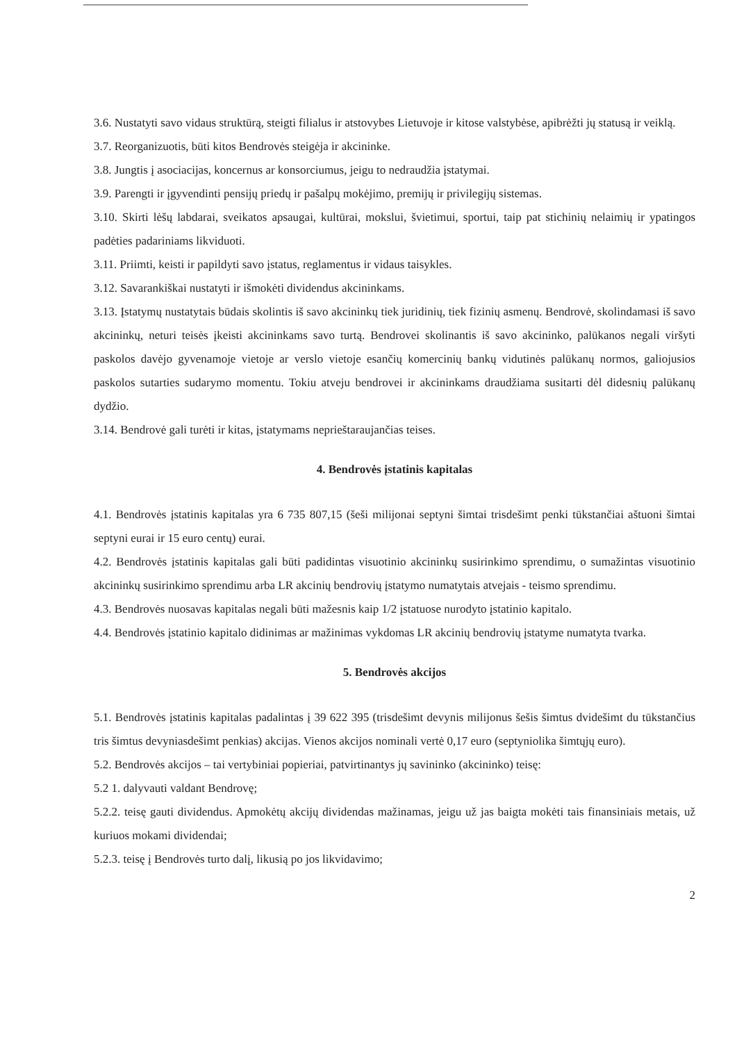3.6. Nustatyti savo vidaus struktūrą, steigti filialus ir atstovybes Lietuvoje ir kitose valstybėse, apibrėžti jų statusą ir veiklą.
3.7. Reorganizuotis, būti kitos Bendrovės steigėja ir akcininke.
3.8. Jungtis į asociacijas, koncernus ar konsorciumus, jeigu to nedraudžia įstatymai.
3.9. Parengti ir įgyvendinti pensijų priedų ir pašalpų mokėjimo, premijų ir privilegijų sistemas.
3.10. Skirti lėšų labdarai, sveikatos apsaugai, kultūrai, mokslui, švietimui, sportui, taip pat stichinių nelaimių ir ypatingos padėties padariniams likviduoti.
3.11. Priimti, keisti ir papildyti savo įstatus, reglamentus ir vidaus taisykles.
3.12. Savarankiškai nustatyti ir išmokėti dividendus akcininkams.
3.13. Įstatymų nustatytais būdais skolintis iš savo akcininkų tiek juridinių, tiek fizinių asmenų. Bendrovė, skolindamasi iš savo akcininkų, neturi teisės įkeisti akcininkams savo turtą. Bendrovei skolinantis iš savo akcininko, palūkanos negali viršyti paskolos davėjo gyvenamoje vietoje ar verslo vietoje esančių komercinių bankų vidutinės palūkanų normos, galiojusios paskolos sutarties sudarymo momentu. Tokiu atveju bendrovei ir akcininkams draudžiama susitarti dėl didesnių palūkanų dydžio.
3.14. Bendrovė gali turėti ir kitas, įstatymams neprieštaraujančias teises.
4. Bendrovės įstatinis kapitalas
4.1. Bendrovės įstatinis kapitalas yra 6 735 807,15 (šeši milijonai septyni šimtai trisdešimt penki tūkstančiai aštuoni šimtai septyni eurai ir 15 euro centų) eurai.
4.2. Bendrovės įstatinis kapitalas gali būti padidintas visuotinio akcininkų susirinkimo sprendimu, o sumažintas visuotinio akcininkų susirinkimo sprendimu arba LR akcinių bendrovių įstatymo numatytais atvejais - teismo sprendimu.
4.3. Bendrovės nuosavas kapitalas negali būti mažesnis kaip 1/2 įstatuose nurodyto įstatinio kapitalo.
4.4. Bendrovės įstatinio kapitalo didinimas ar mažinimas vykdomas LR akcinių bendrovių įstatyme numatyta tvarka.
5. Bendrovės akcijos
5.1. Bendrovės įstatinis kapitalas padalintas į 39 622 395 (trisdešimt devynis milijonus šešis šimtus dvidešimt du tūkstančius tris šimtus devyniasdešimt penkias) akcijas. Vienos akcijos nominali vertė 0,17 euro (septyniolika šimtųjų euro).
5.2. Bendrovės akcijos – tai vertybiniai popieriai, patvirtinantys jų savininko (akcininko) teisę:
5.2 1. dalyvauti valdant Bendrovę;
5.2.2. teisę gauti dividendus. Apmokėtų akcijų dividendas mažinamas, jeigu už jas baigta mokėti tais finansiniais metais, už kuriuos mokami dividendai;
5.2.3. teisę į Bendrovės turto dalį, likusią po jos likvidavimo;
2